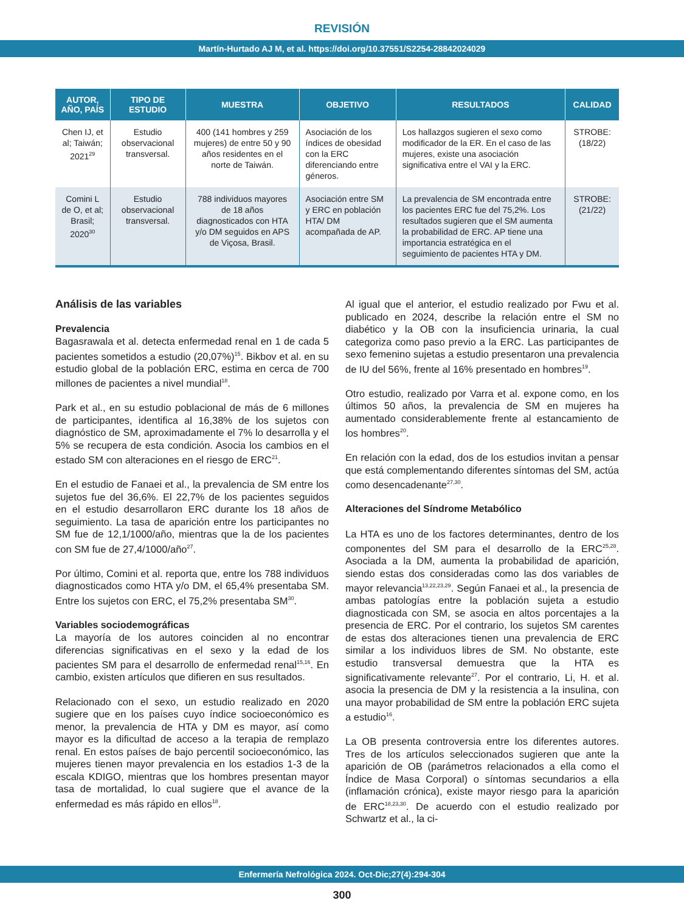REVISIÓN
Martín-Hurtado AJ M, et al. https://doi.org/10.37551/S2254-28842024029
| AUTOR, AÑO, PAÍS | TIPO DE ESTUDIO | MUESTRA | OBJETIVO | RESULTADOS | CALIDAD |
| --- | --- | --- | --- | --- | --- |
| Chen IJ, et al; Taiwán; 2021<sup>29</sup> | Estudio observacional transversal. | 400 (141 hombres y 259 mujeres) de entre 50 y 90 años residentes en el norte de Taiwán. | Asociación de los índices de obesidad con la ERC diferenciando entre géneros. | Los hallazgos sugieren el sexo como modificador de la ER. En el caso de las mujeres, existe una asociación significativa entre el VAI y la ERC. | STROBE: (18/22) |
| Comini L de O, et al; Brasil; 2020<sup>30</sup> | Estudio observacional transversal. | 788 individuos mayores de 18 años diagnosticados con HTA y/o DM seguidos en APS de Viçosa, Brasil. | Asociación entre SM y ERC en población HTA/ DM acompañada de AP. | La prevalencia de SM encontrada entre los pacientes ERC fue del 75,2%. Los resultados sugieren que el SM aumenta la probabilidad de ERC. AP tiene una importancia estratégica en el seguimiento de pacientes HTA y DM. | STROBE: (21/22) |
Análisis de las variables
Prevalencia
Bagasrawala et al. detecta enfermedad renal en 1 de cada 5 pacientes sometidos a estudio (20,07%)<sup>15</sup>. Bikbov et al. en su estudio global de la población ERC, estima en cerca de 700 millones de pacientes a nivel mundial<sup>18</sup>.
Park et al., en su estudio poblacional de más de 6 millones de participantes, identifica al 16,38% de los sujetos con diagnóstico de SM, aproximadamente el 7% lo desarrolla y el 5% se recupera de esta condición. Asocia los cambios en el estado SM con alteraciones en el riesgo de ERC<sup>21</sup>.
En el estudio de Fanaei et al., la prevalencia de SM entre los sujetos fue del 36,6%. El 22,7% de los pacientes seguidos en el estudio desarrollaron ERC durante los 18 años de seguimiento. La tasa de aparición entre los participantes no SM fue de 12,1/1000/año, mientras que la de los pacientes con SM fue de 27,4/1000/año<sup>27</sup>.
Por último, Comini et al. reporta que, entre los 788 individuos diagnosticados como HTA y/o DM, el 65,4% presentaba SM. Entre los sujetos con ERC, el 75,2% presentaba SM<sup>30</sup>.
Variables sociodemográficas
La mayoría de los autores coinciden al no encontrar diferencias significativas en el sexo y la edad de los pacientes SM para el desarrollo de enfermedad renal<sup>15,16</sup>. En cambio, existen artículos que difieren en sus resultados.
Relacionado con el sexo, un estudio realizado en 2020 sugiere que en los países cuyo índice socioeconómico es menor, la prevalencia de HTA y DM es mayor, así como mayor es la dificultad de acceso a la terapia de remplazo renal. En estos países de bajo percentil socioeconómico, las mujeres tienen mayor prevalencia en los estadios 1-3 de la escala KDIGO, mientras que los hombres presentan mayor tasa de mortalidad, lo cual sugiere que el avance de la enfermedad es más rápido en ellos<sup>18</sup>.
Al igual que el anterior, el estudio realizado por Fwu et al. publicado en 2024, describe la relación entre el SM no diabético y la OB con la insuficiencia urinaria, la cual categoriza como paso previo a la ERC. Las participantes de sexo femenino sujetas a estudio presentaron una prevalencia de IU del 56%, frente al 16% presentado en hombres<sup>19</sup>.
Otro estudio, realizado por Varra et al. expone como, en los últimos 50 años, la prevalencia de SM en mujeres ha aumentado considerablemente frente al estancamiento de los hombres<sup>20</sup>.
En relación con la edad, dos de los estudios invitan a pensar que está complementando diferentes síntomas del SM, actúa como desencadenante<sup>27,30</sup>.
Alteraciones del Síndrome Metabólico
La HTA es uno de los factores determinantes, dentro de los componentes del SM para el desarrollo de la ERC<sup>25,28</sup>. Asociada a la DM, aumenta la probabilidad de aparición, siendo estas dos consideradas como las dos variables de mayor relevancia<sup>13,22,23,29</sup>. Según Fanaei et al., la presencia de ambas patologías entre la población sujeta a estudio diagnosticada con SM, se asocia en altos porcentajes a la presencia de ERC. Por el contrario, los sujetos SM carentes de estas dos alteraciones tienen una prevalencia de ERC similar a los individuos libres de SM. No obstante, este estudio transversal demuestra que la HTA es significativamente relevante<sup>27</sup>. Por el contrario, Li, H. et al. asocia la presencia de DM y la resistencia a la insulina, con una mayor probabilidad de SM entre la población ERC sujeta a estudio<sup>16</sup>.
La OB presenta controversia entre los diferentes autores. Tres de los artículos seleccionados sugieren que ante la aparición de OB (parámetros relacionados a ella como el Índice de Masa Corporal) o síntomas secundarios a ella (inflamación crónica), existe mayor riesgo para la aparición de ERC<sup>18,23,30</sup>. De acuerdo con el estudio realizado por Schwartz et al., la ci-
Enfermería Nefrológica 2024. Oct-Dic;27(4):294-304
300